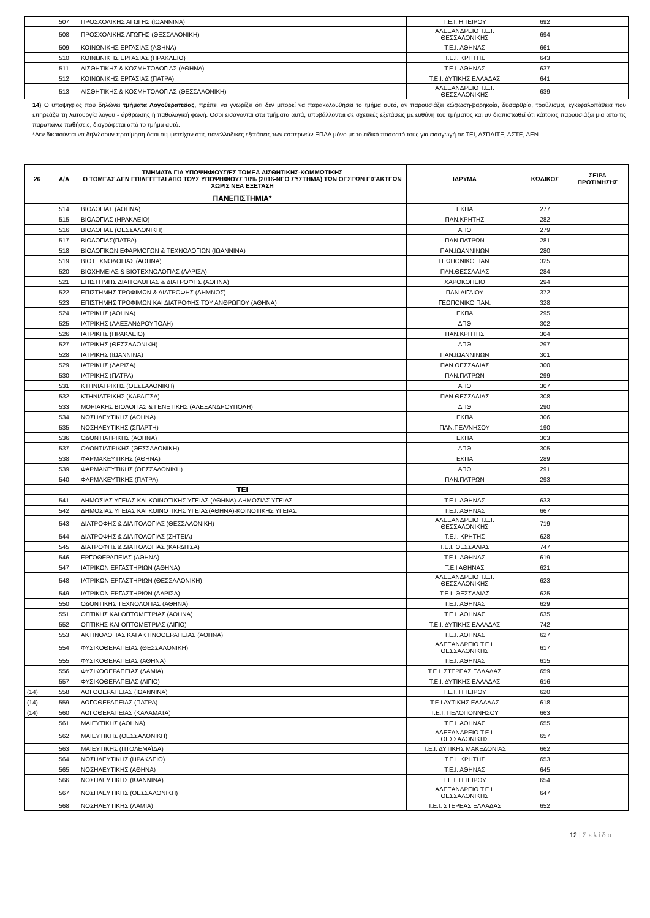| | 507 | ΠΡΟΣΧΟΛΙΚΗΣ ΑΓΩΓΗΣ (ΙΩΑΝΝΙΝΑ) | Τ.Ε.Ι. ΗΠΕΙΡΟΥ | 692 | |
| | 508 | ΠΡΟΣΧΟΛΙΚΗΣ ΑΓΩΓΗΣ (ΘΕΣΣΑΛΟΝΙΚΗ) | ΑΛΕΞΑΝΔΡΕΙΟ Τ.Ε.Ι. ΘΕΣΣΑΛΟΝΙΚΗΣ | 694 | |
| | 509 | ΚΟΙΝΩΝΙΚΗΣ ΕΡΓΑΣΙΑΣ (ΑΘΗΝΑ) | Τ.Ε.Ι. ΑΘΗΝΑΣ | 661 | |
| | 510 | ΚΟΙΝΩΝΙΚΗΣ ΕΡΓΑΣΙΑΣ (ΗΡΑΚΛΕΙΟ) | Τ.Ε.Ι. ΚΡΗΤΗΣ | 643 | |
| | 511 | ΑΙΣΘΗΤΙΚΗΣ & ΚΟΣΜΗΤΟΛΟΓΙΑΣ (ΑΘΗΝΑ) | Τ.Ε.Ι. ΑΘΗΝΑΣ | 637 | |
| | 512 | ΚΟΙΝΩΝΙΚΗΣ ΕΡΓΑΣΙΑΣ (ΠΑΤΡΑ) | Τ.Ε.Ι. ΔΥΤΙΚΗΣ ΕΛΛΑΔΑΣ | 641 | |
| | 513 | ΑΙΣΘΗΤΙΚΗΣ & ΚΟΣΜΗΤΟΛΟΓΙΑΣ (ΘΕΣΣΑΛΟΝΙΚΗ) | ΑΛΕΞΑΝΔΡΕΙΟ Τ.Ε.Ι. ΘΕΣΣΑΛΟΝΙΚΗΣ | 639 | |
14) Ο υποψήφιος που δηλώνει τμήματα Λογοθεραπείας, πρέπει να γνωρίζει ότι δεν μπορεί να παρακολουθήσει το τμήμα αυτό, αν παρουσιάζει κώφωση-βαρηκοΐα, δυσαρθρία, τραύλισμα, εγκεφαλοπάθεια που επηρεάζει τη λειτουργία λόγου - άρθρωσης ή παθολογική φωνή. Όσοι εισάγονται στα τμήματα αυτά, υποβάλλονται σε σχετικές εξετάσεις με ευθύνη του τμήματος και αν διαπιστωθεί ότι κάποιος παρουσιάζει μια από τις παραπάνω παθήσεις, διαγράφεται από το τμήμα αυτό.
*Δεν δικαιούνται να δηλώσουν προτίμηση όσοι συμμετείχαν στις πανελλαδικές εξετάσεις των εσπερινών ΕΠΑΛ μόνο με το ειδικό ποσοστό τους για εισαγωγή σε ΤΕΙ, ΑΣΠΑΙΤΕ, ΑΣΤΕ, ΑΕΝ
| 26 | Α/Α | ΤΜΗΜΑΤΑ ΓΙΑ ΥΠΟΨΗΦΙΟΥΣ/ΕΣ ΤΟΜΕΑ ΑΙΣΘΗΤΙΚΗΣ-ΚΟΜΜΩΤΙΚΗΣ Ο ΤΟΜΕΑΣ ΔΕΝ ΕΠΙΛΕΓΕΤΑΙ ΑΠΟ ΤΟΥΣ ΥΠΟΨΗΦΙΟΥΣ 10% (2016-ΝΕΟ ΣΥΣΤΗΜΑ) ΤΩΝ ΘΕΣΕΩΝ ΕΙΣΑΚΤΕΩΝ ΧΩΡΙΣ ΝΕΑ ΕΞΕΤΑΣΗ | ΙΔΡΥΜΑ | ΚΩΔΙΚΟΣ | ΣΕΙΡΑ ΠΡΟΤΙΜΗΣΗΣ |
| --- | --- | --- | --- | --- | --- |
| | | ΠΑΝΕΠΙΣΤΗΜΙΑ* | | | |
| | 514 | ΒΙΟΛΟΓΙΑΣ (ΑΘΗΝΑ) | ΕΚΠΑ | 277 | |
| | 515 | ΒΙΟΛΟΓΙΑΣ (ΗΡΑΚΛΕΙΟ) | ΠΑΝ.ΚΡΗΤΗΣ | 282 | |
| | 516 | ΒΙΟΛΟΓΙΑΣ (ΘΕΣΣΑΛΟΝΙΚΗ) | ΑΠΘ | 279 | |
| | 517 | ΒΙΟΛΟΓΙΑΣ(ΠΑΤΡΑ) | ΠΑΝ.ΠΑΤΡΩΝ | 281 | |
| | 518 | ΒΙΟΛΟΓΙΚΩΝ ΕΦΑΡΜΟΓΩΝ & ΤΕΧΝΟΛΟΓΙΩΝ (ΙΩΑΝΝΙΝΑ) | ΠΑΝ.ΙΩΑΝΝΙΝΩΝ | 280 | |
| | 519 | ΒΙΟΤΕΧΝΟΛΟΓΙΑΣ (ΑΘΗΝΑ) | ΓΕΩΠΟΝΙΚΟ ΠΑΝ. | 325 | |
| | 520 | ΒΙΟΧΗΜΕΙΑΣ & ΒΙΟΤΕΧΝΟΛΟΓΙΑΣ (ΛΑΡΙΣΑ) | ΠΑΝ.ΘΕΣΣΑΛΙΑΣ | 284 | |
| | 521 | ΕΠΙΣΤΗΜΗΣ ΔΙΑΙΤΟΛΟΓΙΑΣ & ΔΙΑΤΡΟΦΗΣ (ΑΘΗΝΑ) | ΧΑΡΟΚΟΠΕΙΟ | 294 | |
| | 522 | ΕΠΙΣΤΗΜΗΣ ΤΡΟΦΙΜΩΝ & ΔΙΑΤΡΟΦΗΣ (ΛΗΜΝΟΣ) | ΠΑΝ.ΑΙΓΑΙΟΥ | 372 | |
| | 523 | ΕΠΙΣΤΗΜΗΣ ΤΡΟΦΙΜΩΝ ΚΑΙ ΔΙΑΤΡΟΦΗΣ ΤΟΥ ΑΝΘΡΩΠΟΥ (ΑΘΗΝΑ) | ΓΕΩΠΟΝΙΚΟ ΠΑΝ. | 328 | |
| | 524 | ΙΑΤΡΙΚΗΣ (ΑΘΗΝΑ) | ΕΚΠΑ | 295 | |
| | 525 | ΙΑΤΡΙΚΗΣ (ΑΛΕΞΑΝΔΡΟΥΠΟΛΗ) | ΔΠΘ | 302 | |
| | 526 | ΙΑΤΡΙΚΗΣ (ΗΡΑΚΛΕΙΟ) | ΠΑΝ.ΚΡΗΤΗΣ | 304 | |
| | 527 | ΙΑΤΡΙΚΗΣ (ΘΕΣΣΑΛΟΝΙΚΗ) | ΑΠΘ | 297 | |
| | 528 | ΙΑΤΡΙΚΗΣ (ΙΩΑΝΝΙΝΑ) | ΠΑΝ.ΙΩΑΝΝΙΝΩΝ | 301 | |
| | 529 | ΙΑΤΡΙΚΗΣ (ΛΑΡΙΣΑ) | ΠΑΝ.ΘΕΣΣΑΛΙΑΣ | 300 | |
| | 530 | ΙΑΤΡΙΚΗΣ (ΠΑΤΡΑ) | ΠΑΝ.ΠΑΤΡΩΝ | 299 | |
| | 531 | ΚΤΗΝΙΑΤΡΙΚΗΣ (ΘΕΣΣΑΛΟΝΙΚΗ) | ΑΠΘ | 307 | |
| | 532 | ΚΤΗΝΙΑΤΡΙΚΗΣ (ΚΑΡΔΙΤΣΑ) | ΠΑΝ.ΘΕΣΣΑΛΙΑΣ | 308 | |
| | 533 | ΜΟΡΙΑΚΗΣ ΒΙΟΛΟΓΙΑΣ & ΓΕΝΕΤΙΚΗΣ (ΑΛΕΞΑΝΔΡΟΥΠΟΛΗ) | ΔΠΘ | 290 | |
| | 534 | ΝΟΣΗΛΕΥΤΙΚΗΣ (ΑΘΗΝΑ) | ΕΚΠΑ | 306 | |
| | 535 | ΝΟΣΗΛΕΥΤΙΚΗΣ (ΣΠΑΡΤΗ) | ΠΑΝ.ΠΕΛ/ΝΗΣΟΥ | 190 | |
| | 536 | ΟΔΟΝΤΙΑΤΡΙΚΗΣ (ΑΘΗΝΑ) | ΕΚΠΑ | 303 | |
| | 537 | ΟΔΟΝΤΙΑΤΡΙΚΗΣ (ΘΕΣΣΑΛΟΝΙΚΗ) | ΑΠΘ | 305 | |
| | 538 | ΦΑΡΜΑΚΕΥΤΙΚΗΣ (ΑΘΗΝΑ) | ΕΚΠΑ | 289 | |
| | 539 | ΦΑΡΜΑΚΕΥΤΙΚΗΣ (ΘΕΣΣΑΛΟΝΙΚΗ) | ΑΠΘ | 291 | |
| | 540 | ΦΑΡΜΑΚΕΥΤΙΚΗΣ (ΠΑΤΡΑ) | ΠΑΝ.ΠΑΤΡΩΝ | 293 | |
| | | ΤΕΙ | | | |
| | 541 | ΔΗΜΟΣΙΑΣ ΥΓΕΙΑΣ ΚΑΙ ΚΟΙΝΟΤΙΚΗΣ ΥΓΕΙΑΣ (ΑΘΗΝΑ)-ΔΗΜΟΣΙΑΣ ΥΓΕΙΑΣ | Τ.Ε.Ι. ΑΘΗΝΑΣ | 633 | |
| | 542 | ΔΗΜΟΣΙΑΣ ΥΓΕΙΑΣ ΚΑΙ ΚΟΙΝΟΤΙΚΗΣ ΥΓΕΙΑΣ(ΑΘΗΝΑ)-ΚΟΙΝΟΤΙΚΗΣ ΥΓΕΙΑΣ | Τ.Ε.Ι. ΑΘΗΝΑΣ | 667 | |
| | 543 | ΔΙΑΤΡΟΦΗΣ & ΔΙΑΙΤΟΛΟΓΙΑΣ (ΘΕΣΣΑΛΟΝΙΚΗ) | ΑΛΕΞΑΝΔΡΕΙΟ Τ.Ε.Ι. ΘΕΣΣΑΛΟΝΙΚΗΣ | 719 | |
| | 544 | ΔΙΑΤΡΟΦΗΣ & ΔΙΑΙΤΟΛΟΓΙΑΣ (ΣΗΤΕΙΑ) | Τ.Ε.Ι. ΚΡΗΤΗΣ | 628 | |
| | 545 | ΔΙΑΤΡΟΦΗΣ & ΔΙΑΙΤΟΛΟΓΙΑΣ (ΚΑΡΔΙΤΣΑ) | Τ.Ε.Ι. ΘΕΣΣΑΛΙΑΣ | 747 | |
| | 546 | ΕΡΓΟΘΕΡΑΠΕΙΑΣ (ΑΘΗΝΑ) | Τ.Ε.Ι .ΑΘΗΝΑΣ | 619 | |
| | 547 | ΙΑΤΡΙΚΩΝ ΕΡΓΑΣΤΗΡΙΩΝ (ΑΘΗΝΑ) | Τ.Ε.Ι ΑΘΗΝΑΣ | 621 | |
| | 548 | ΙΑΤΡΙΚΩΝ ΕΡΓΑΣΤΗΡΙΩΝ (ΘΕΣΣΑΛΟΝΙΚΗ) | ΑΛΕΞΑΝΔΡΕΙΟ Τ.Ε.Ι. ΘΕΣΣΑΛΟΝΙΚΗΣ | 623 | |
| | 549 | ΙΑΤΡΙΚΩΝ ΕΡΓΑΣΤΗΡΙΩΝ (ΛΑΡΙΣΑ) | Τ.Ε.Ι. ΘΕΣΣΑΛΙΑΣ | 625 | |
| | 550 | ΟΔΟΝΤΙΚΗΣ ΤΕΧΝΟΛΟΓΙΑΣ (ΑΘΗΝΑ) | Τ.Ε.Ι. ΑΘΗΝΑΣ | 629 | |
| | 551 | ΟΠΤΙΚΗΣ ΚΑΙ ΟΠΤΟΜΕΤΡΙΑΣ (ΑΘΗΝΑ) | Τ.Ε.Ι. ΑΘΗΝΑΣ | 635 | |
| | 552 | ΟΠΤΙΚΗΣ ΚΑΙ ΟΠΤΟΜΕΤΡΙΑΣ (ΑΙΓΙΟ) | Τ.Ε.Ι. ΔΥΤΙΚΗΣ ΕΛΛΑΔΑΣ | 742 | |
| | 553 | ΑΚΤΙΝΟΛΟΓΙΑΣ ΚΑΙ ΑΚΤΙΝΟΘΕΡΑΠΕΙΑΣ (ΑΘΗΝΑ) | Τ.Ε.Ι. ΑΘΗΝΑΣ | 627 | |
| | 554 | ΦΥΣΙΚΟΘΕΡΑΠΕΙΑΣ (ΘΕΣΣΑΛΟΝΙΚΗ) | ΑΛΕΞΑΝΔΡΕΙΟ Τ.Ε.Ι. ΘΕΣΣΑΛΟΝΙΚΗΣ | 617 | |
| | 555 | ΦΥΣΙΚΟΘΕΡΑΠΕΙΑΣ (ΑΘΗΝΑ) | Τ.Ε.Ι. ΑΘΗΝΑΣ | 615 | |
| | 556 | ΦΥΣΙΚΟΘΕΡΑΠΕΙΑΣ (ΛΑΜΙΑ) | Τ.Ε.Ι. ΣΤΕΡΕΑΣ ΕΛΛΑΔΑΣ | 659 | |
| | 557 | ΦΥΣΙΚΟΘΕΡΑΠΕΙΑΣ (ΑΙΓΙΟ) | Τ.Ε.Ι. ΔΥΤΙΚΗΣ ΕΛΛΑΔΑΣ | 616 | |
| (14) | 558 | ΛΟΓΟΘΕΡΑΠΕΙΑΣ (ΙΩΑΝΝΙΝΑ) | Τ.Ε.Ι. ΗΠΕΙΡΟΥ | 620 | |
| (14) | 559 | ΛΟΓΟΘΕΡΑΠΕΙΑΣ (ΠΑΤΡΑ) | Τ.Ε.Ι ΔΥΤΙΚΗΣ ΕΛΛΑΔΑΣ | 618 | |
| (14) | 560 | ΛΟΓΟΘΕΡΑΠΕΙΑΣ (ΚΑΛΑΜΑΤΑ) | Τ.Ε.Ι. ΠΕΛΟΠΟΝΝΗΣΟΥ | 663 | |
| | 561 | ΜΑΙΕΥΤΙΚΗΣ (ΑΘΗΝΑ) | Τ.Ε.Ι. ΑΘΗΝΑΣ | 655 | |
| | 562 | ΜΑΙΕΥΤΙΚΗΣ (ΘΕΣΣΑΛΟΝΙΚΗ) | ΑΛΕΞΑΝΔΡΕΙΟ Τ.Ε.Ι. ΘΕΣΣΑΛΟΝΙΚΗΣ | 657 | |
| | 563 | ΜΑΙΕΥΤΙΚΗΣ (ΠΤΟΛΕΜΑΪΔΑ) | Τ.Ε.Ι. ΔΥΤΙΚΗΣ ΜΑΚΕΔΟΝΙΑΣ | 662 | |
| | 564 | ΝΟΣΗΛΕΥΤΙΚΗΣ (ΗΡΑΚΛΕΙΟ) | Τ.Ε.Ι. ΚΡΗΤΗΣ | 653 | |
| | 565 | ΝΟΣΗΛΕΥΤΙΚΗΣ (ΑΘΗΝΑ) | Τ.Ε.Ι. ΑΘΗΝΑΣ | 645 | |
| | 566 | ΝΟΣΗΛΕΥΤΙΚΗΣ (ΙΩΑΝΝΙΝΑ) | Τ.Ε.Ι. ΗΠΕΙΡΟΥ | 654 | |
| | 567 | ΝΟΣΗΛΕΥΤΙΚΗΣ (ΘΕΣΣΑΛΟΝΙΚΗ) | ΑΛΕΞΑΝΔΡΕΙΟ Τ.Ε.Ι. ΘΕΣΣΑΛΟΝΙΚΗΣ | 647 | |
| | 568 | ΝΟΣΗΛΕΥΤΙΚΗΣ (ΛΑΜΙΑ) | Τ.Ε.Ι. ΣΤΕΡΕΑΣ ΕΛΛΑΔΑΣ | 652 | |
12 | Σελίδα